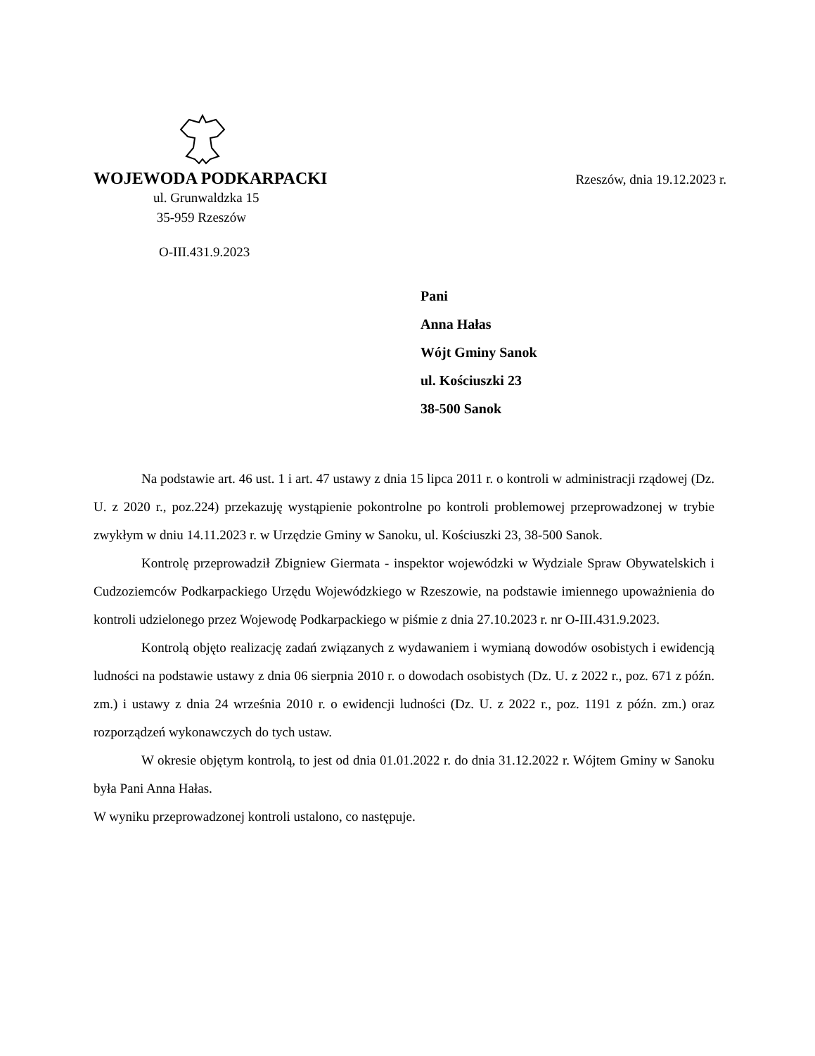WOJEWODA PODKARPACKI Rzeszów, dnia 19.12.2023 r.
ul. Grunwaldzka 15
35-959 Rzeszów
O-III.431.9.2023
Pani
Anna Hałas
Wójt Gminy Sanok
ul. Kościuszki 23
38-500 Sanok
Na podstawie art. 46 ust. 1 i art. 47 ustawy z dnia 15 lipca 2011 r. o kontroli w administracji rządowej (Dz. U. z 2020 r., poz.224) przekazuję wystąpienie pokontrolne po kontroli problemowej przeprowadzonej w trybie zwykłym w dniu 14.11.2023 r. w Urzędzie Gminy w Sanoku, ul. Kościuszki 23, 38-500 Sanok.
Kontrolę przeprowadził Zbigniew Giermata - inspektor wojewódzki w Wydziale Spraw Obywatelskich i Cudzoziemców Podkarpackiego Urzędu Wojewódzkiego w Rzeszowie, na podstawie imiennego upoważnienia do kontroli udzielonego przez Wojewodę Podkarpackiego w piśmie z dnia 27.10.2023 r. nr O-III.431.9.2023.
Kontrolą objęto realizację zadań związanych z wydawaniem i wymianą dowodów osobistych i ewidencją ludności na podstawie ustawy z dnia 06 sierpnia 2010 r. o dowodach osobistych (Dz. U. z 2022 r., poz. 671 z późn. zm.) i ustawy z dnia 24 września 2010 r. o ewidencji ludności (Dz. U. z 2022 r., poz. 1191 z późn. zm.) oraz rozporządzeń wykonawczych do tych ustaw.
W okresie objętym kontrolą, to jest od dnia 01.01.2022 r. do dnia 31.12.2022 r. Wójtem Gminy w Sanoku była Pani Anna Hałas.
W wyniku przeprowadzonej kontroli ustalono, co następuje.